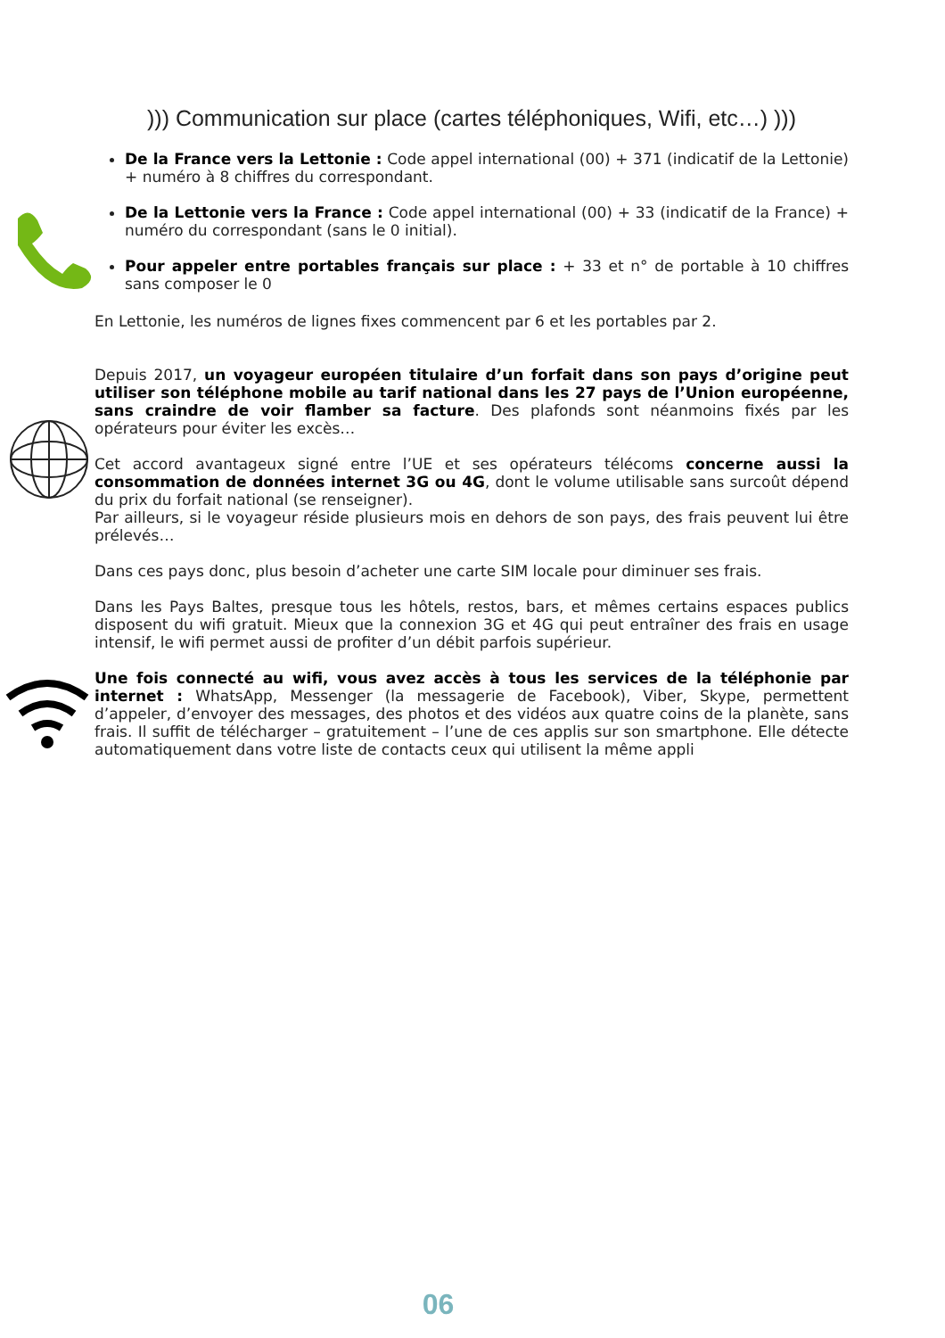))) Communication sur place (cartes téléphoniques, Wifi, etc…) )))
De la France vers la Lettonie : Code appel international (00) + 371 (indicatif de la Lettonie) + numéro à 8 chiffres du correspondant.
De la Lettonie vers la France : Code appel international (00) + 33 (indicatif de la France) + numéro du correspondant (sans le 0 initial).
Pour appeler entre portables français sur place : + 33 et n° de portable à 10 chiffres sans composer le 0
En Lettonie, les numéros de lignes fixes commencent par 6 et les portables par 2.
Depuis 2017, un voyageur européen titulaire d’un forfait dans son pays d’origine peut utiliser son téléphone mobile au tarif national dans les 27 pays de l’Union européenne, sans craindre de voir flamber sa facture. Des plafonds sont néanmoins fixés par les opérateurs pour éviter les excès…
Cet accord avantageux signé entre l’UE et ses opérateurs télécoms concerne aussi la consommation de données internet 3G ou 4G, dont le volume utilisable sans surcoût dépend du prix du forfait national (se renseigner).
Par ailleurs, si le voyageur réside plusieurs mois en dehors de son pays, des frais peuvent lui être prélevés…
Dans ces pays donc, plus besoin d’acheter une carte SIM locale pour diminuer ses frais.
Dans les Pays Baltes, presque tous les hôtels, restos, bars, et mêmes certains espaces publics disposent du wifi gratuit. Mieux que la connexion 3G et 4G qui peut entraîner des frais en usage intensif, le wifi permet aussi de profiter d’un débit parfois supérieur.
Une fois connecté au wifi, vous avez accès à tous les services de la téléphonie par internet : WhatsApp, Messenger (la messagerie de Facebook), Viber, Skype, permettent d’appeler, d’envoyer des messages, des photos et des vidéos aux quatre coins de la planète, sans frais. Il suffit de télécharger – gratuitement – l’une de ces applis sur son smartphone. Elle détecte automatiquement dans votre liste de contacts ceux qui utilisent la même appli
06